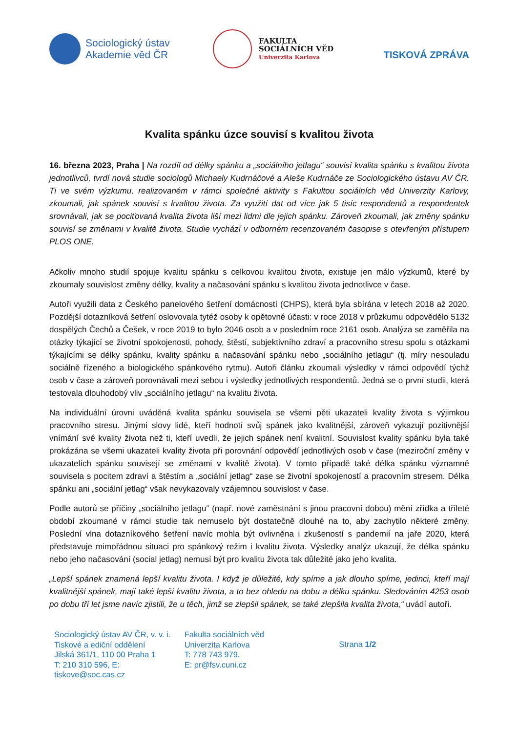Sociologický ústav
Akademie věd ČR
FAKULTA
SOCIÁLNÍCH VĚD
Univerzita Karlova
TISKOVÁ ZPRÁVA
Kvalita spánku úzce souvisí s kvalitou života
16. března 2023, Praha | Na rozdíl od délky spánku a „sociálního jetlagu“ souvisí kvalita spánku s kvalitou života jednotlivců, tvrdí nová studie sociologů Michaely Kudrnáčové a Aleše Kudrnáče ze Sociologického ústavu AV ČR. Ti ve svém výzkumu, realizovaném v rámci společné aktivity s Fakultou sociálních věd Univerzity Karlovy, zkoumali, jak spánek souvisí s kvalitou života. Za využití dat od více jak 5 tisíc respondentů a respondentek srovnávali, jak se pociťovaná kvalita života liší mezi lidmi dle jejich spánku. Zároveň zkoumali, jak změny spánku souvisí se změnami v kvalitě života. Studie vychází v odborném recenzovaném časopise s otevřeným přístupem PLOS ONE.
Ačkoliv mnoho studií spojuje kvalitu spánku s celkovou kvalitou života, existuje jen málo výzkumů, které by zkoumaly souvislost změny délky, kvality a načasování spánku s kvalitou života jednotlivce v čase.
Autoři využili data z Českého panelového šetření domácností (CHPS), která byla sbírána v letech 2018 až 2020. Pozdější dotazníková šetření oslovovala tytéž osoby k opětovné účasti: v roce 2018 v průzkumu odpovědělo 5132 dospělých Čechů a Češek, v roce 2019 to bylo 2046 osob a v posledním roce 2161 osob. Analýza se zaměřila na otázky týkající se životní spokojenosti, pohody, štěstí, subjektivního zdraví a pracovního stresu spolu s otázkami týkajícími se délky spánku, kvality spánku a načasování spánku nebo „sociálního jetlagu“ (tj. míry nesouladu sociálně řízeného a biologického spánkového rytmu). Autoři článku zkoumali výsledky v rámci odpovědí týchž osob v čase a zároveň porovnávali mezi sebou i výsledky jednotlivých respondentů. Jedná se o první studii, která testovala dlouhodobý vliv „sociálního jetlagu“ na kvalitu života.
Na individuální úrovni uváděná kvalita spánku souvisela se všemi pěti ukazateli kvality života s výjimkou pracovního stresu. Jinými slovy lidé, kteří hodnotí svůj spánek jako kvalitnější, zároveň vykazují pozitivnější vnímání své kvality života než ti, kteří uvedli, že jejich spánek není kvalitní. Souvislost kvality spánku byla také prokázána se všemi ukazateli kvality života při porovnání odpovědí jednotlivých osob v čase (meziroční změny v ukazatelích spánku souvisejí se změnami v kvalitě života). V tomto případě také délka spánku významně souvisela s pocitem zdraví a štěstím a „sociální jetlag“ zase se životní spokojeností a pracovním stresem. Délka spánku ani „sociální jetlag“ však nevykazovaly vzájemnou souvislost v čase.
Podle autorů se příčiny „sociálního jetlagu“ (např. nové zaměstnání s jinou pracovní dobou) mění zřídka a tříleté období zkoumané v rámci studie tak nemuselo být dostatečně dlouhé na to, aby zachytilo některé změny. Poslední vlna dotazníkového šetření navíc mohla být ovlivněna i zkušeností s pandemií na jaře 2020, která představuje mimořádnou situaci pro spánkový režim i kvalitu života. Výsledky analýz ukazují, že délka spánku nebo jeho načasování (social jetlag) nemusí být pro kvalitu života tak důležité jako jeho kvalita.
„Lepší spánek znamená lepší kvalitu života. I když je důležité, kdy spíme a jak dlouho spíme, jedinci, kteří mají kvalitnější spánek, mají také lepší kvalitu života, a to bez ohledu na dobu a délku spánku. Sledováním 4253 osob po dobu tří let jsme navíc zjistili, že u těch, jimž se zlepšil spánek, se také zlepšila kvalita života,“ uvádí autoři.
Sociologický ústav AV ČR, v. v. i.
Tiskové a ediční oddělení
Jilská 361/1, 110 00 Praha 1
T: 210 310 596, E: tiskove@soc.cas.cz
Fakulta sociálních věd
Univerzita Karlova
T: 778 743 979,
E: pr@fsv.cuni.cz
Strana 1/2